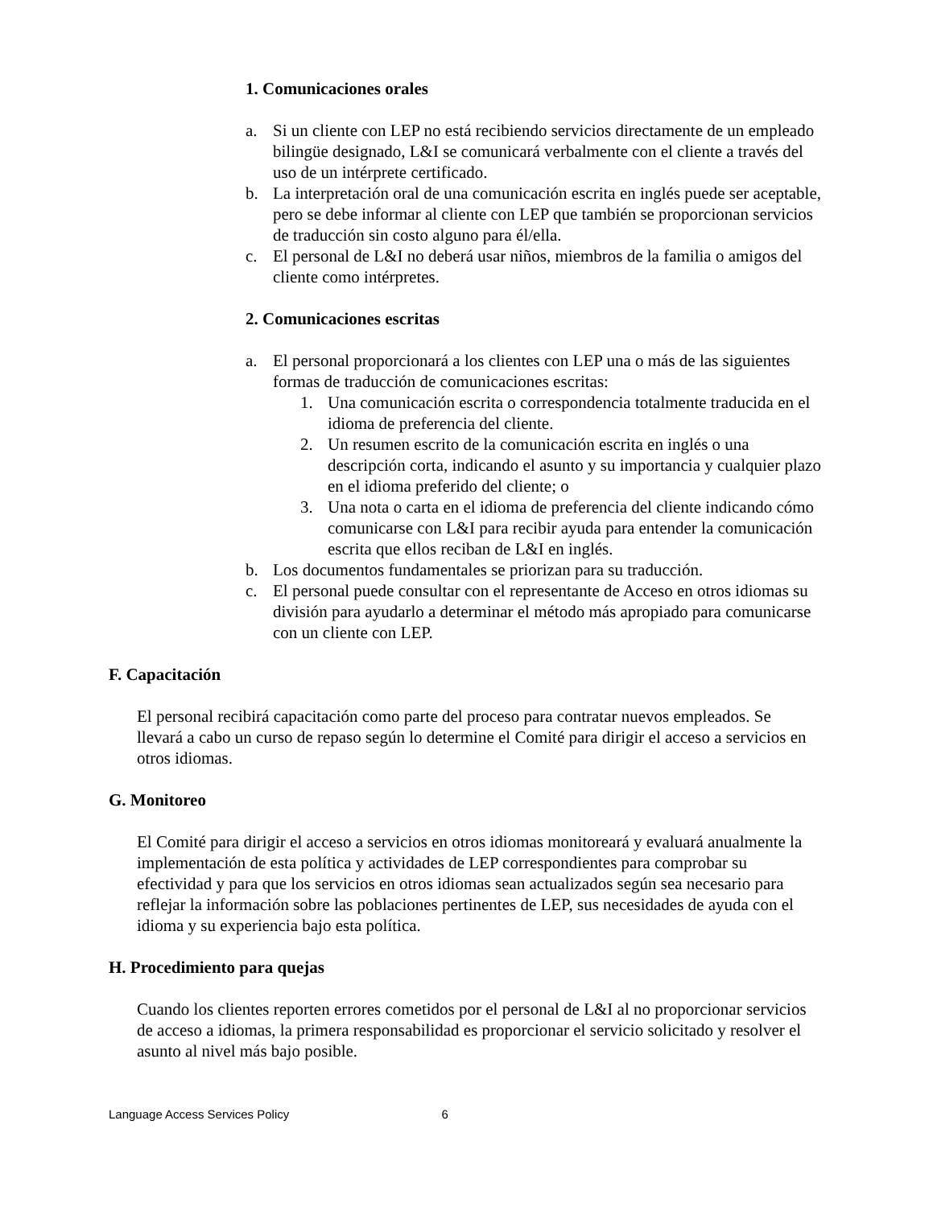1. Comunicaciones orales
a. Si un cliente con LEP no está recibiendo servicios directamente de un empleado bilingüe designado, L&I se comunicará verbalmente con el cliente a través del uso de un intérprete certificado.
b. La interpretación oral de una comunicación escrita en inglés puede ser aceptable, pero se debe informar al cliente con LEP que también se proporcionan servicios de traducción sin costo alguno para él/ella.
c. El personal de L&I no deberá usar niños, miembros de la familia o amigos del cliente como intérpretes.
2. Comunicaciones escritas
a. El personal proporcionará a los clientes con LEP una o más de las siguientes formas de traducción de comunicaciones escritas:
1. Una comunicación escrita o correspondencia totalmente traducida en el idioma de preferencia del cliente.
2. Un resumen escrito de la comunicación escrita en inglés o una descripción corta, indicando el asunto y su importancia y cualquier plazo en el idioma preferido del cliente; o
3. Una nota o carta en el idioma de preferencia del cliente indicando cómo comunicarse con L&I para recibir ayuda para entender la comunicación escrita que ellos reciban de L&I en inglés.
b. Los documentos fundamentales se priorizan para su traducción.
c. El personal puede consultar con el representante de Acceso en otros idiomas su división para ayudarlo a determinar el método más apropiado para comunicarse con un cliente con LEP.
F. Capacitación
El personal recibirá capacitación como parte del proceso para contratar nuevos empleados. Se llevará a cabo un curso de repaso según lo determine el Comité para dirigir el acceso a servicios en otros idiomas.
G. Monitoreo
El Comité para dirigir el acceso a servicios en otros idiomas monitoreará y evaluará anualmente la implementación de esta política y actividades de LEP correspondientes para comprobar su efectividad y para que los servicios en otros idiomas sean actualizados según sea necesario para reflejar la información sobre las poblaciones pertinentes de LEP, sus necesidades de ayuda con el idioma y su experiencia bajo esta política.
H. Procedimiento para quejas
Cuando los clientes reporten errores cometidos por el personal de L&I al no proporcionar servicios de acceso a idiomas, la primera responsabilidad es proporcionar el servicio solicitado y resolver el asunto al nivel más bajo posible.
Language Access Services Policy 6